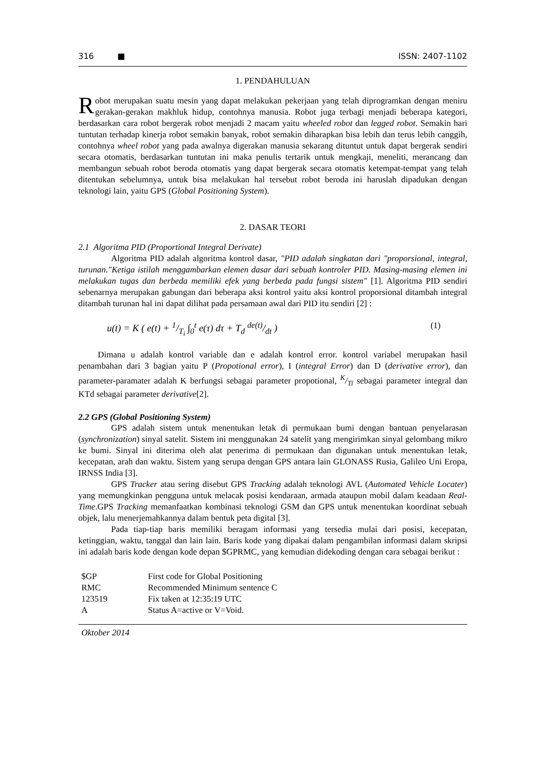316 ■ ISSN: 2407-1102
1. PENDAHULUAN
Robot merupakan suatu mesin yang dapat melakukan pekerjaan yang telah diprogramkan dengan meniru gerakan-gerakan makhluk hidup, contohnya manusia. Robot juga terbagi menjadi beberapa kategori, berdasarkan cara robot bergerak robot menjadi 2 macam yaitu wheeled robot dan legged robot. Semakin hari tuntutan terhadap kinerja robot semakin banyak, robot semakin diharapkan bisa lebih dan terus lebih canggih, contohnya wheel robot yang pada awalnya digerakan manusia sekarang dituntut untuk dapat bergerak sendiri secara otomatis, berdasarkan tuntutan ini maka penulis tertarik untuk mengkaji, meneliti, merancang dan membangun sebuah robot beroda otomatis yang dapat bergerak secara otomatis ketempat-tempat yang telah ditentukan sebelumnya, untuk bisa melakukan hal tersebut robot beroda ini haruslah dipadukan dengan teknologi lain, yaitu GPS (Global Positioning System).
2. DASAR TEORI
2.1 Algoritma PID (Proportional Integral Derivate)
Algoritma PID adalah algoritma kontrol dasar, "PID adalah singkatan dari "proporsional, integral, turunan."Ketiga istilah menggambarkan elemen dasar dari sebuah kontroler PID. Masing-masing elemen ini melakukan tugas dan berbeda memiliki efek yang berbeda pada fungsi sistem" [1]. Algoritma PID sendiri sebenarnya merupakan gabungan dari beberapa aksi kontrol yaitu aksi kontrol proporsional ditambah integral ditambah turunan hal ini dapat dilihat pada persamaan awal dari PID itu sendiri [2] :
u(t) = K ( e(t) + 1/T<sub>i</sub> ∫<sub>0</sub><sup>t</sup> e(τ) dτ + T<sub>d</sub> de(t)/dt ) (1)
Dimana u adalah kontrol variable dan e adalah kontrol error. kontrol variabel merupakan hasil penambahan dari 3 bagian yaitu P (Propotional error), I (integral Error) dan D (derivative error), dan parameter-paramater adalah K berfungsi sebagai parameter propotional, K/Ti sebagai parameter integral dan KTd sebagai parameter derivative[2].
2.2 GPS (Global Positioning System)
GPS adalah sistem untuk menentukan letak di permukaan bumi dengan bantuan penyelarasan (synchronization) sinyal satelit. Sistem ini menggunakan 24 satelit yang mengirimkan sinyal gelombang mikro ke bumi. Sinyal ini diterima oleh alat penerima di permukaan dan digunakan untuk menentukan letak, kecepatan, arah dan waktu. Sistem yang serupa dengan GPS antara lain GLONASS Rusia, Galileo Uni Eropa, IRNSS India [3].
GPS Tracker atau sering disebut GPS Tracking adalah teknologi AVL (Automated Vehicle Locater) yang memungkinkan pengguna untuk melacak posisi kendaraan, armada ataupun mobil dalam keadaan Real-Time.GPS Tracking memanfaatkan kombinasi teknologi GSM dan GPS untuk menentukan koordinat sebuah objek, lalu menerjemahkannya dalam bentuk peta digital [3].
Pada tiap-tiap baris memiliki beragam informasi yang tersedia mulai dari posisi, kecepatan, ketinggian, waktu, tanggal dan lain lain. Baris kode yang dipakai dalam pengambilan informasi dalam skripsi ini adalah baris kode dengan kode depan $GPRMC, yang kemudian didekoding dengan cara sebagai berikut :
| $GP | First code for Global Positioning |
| RMC | Recommended Minimum sentence C |
| 123519 | Fix taken at 12:35:19 UTC |
| A | Status A=active or V=Void. |
Oktober 2014